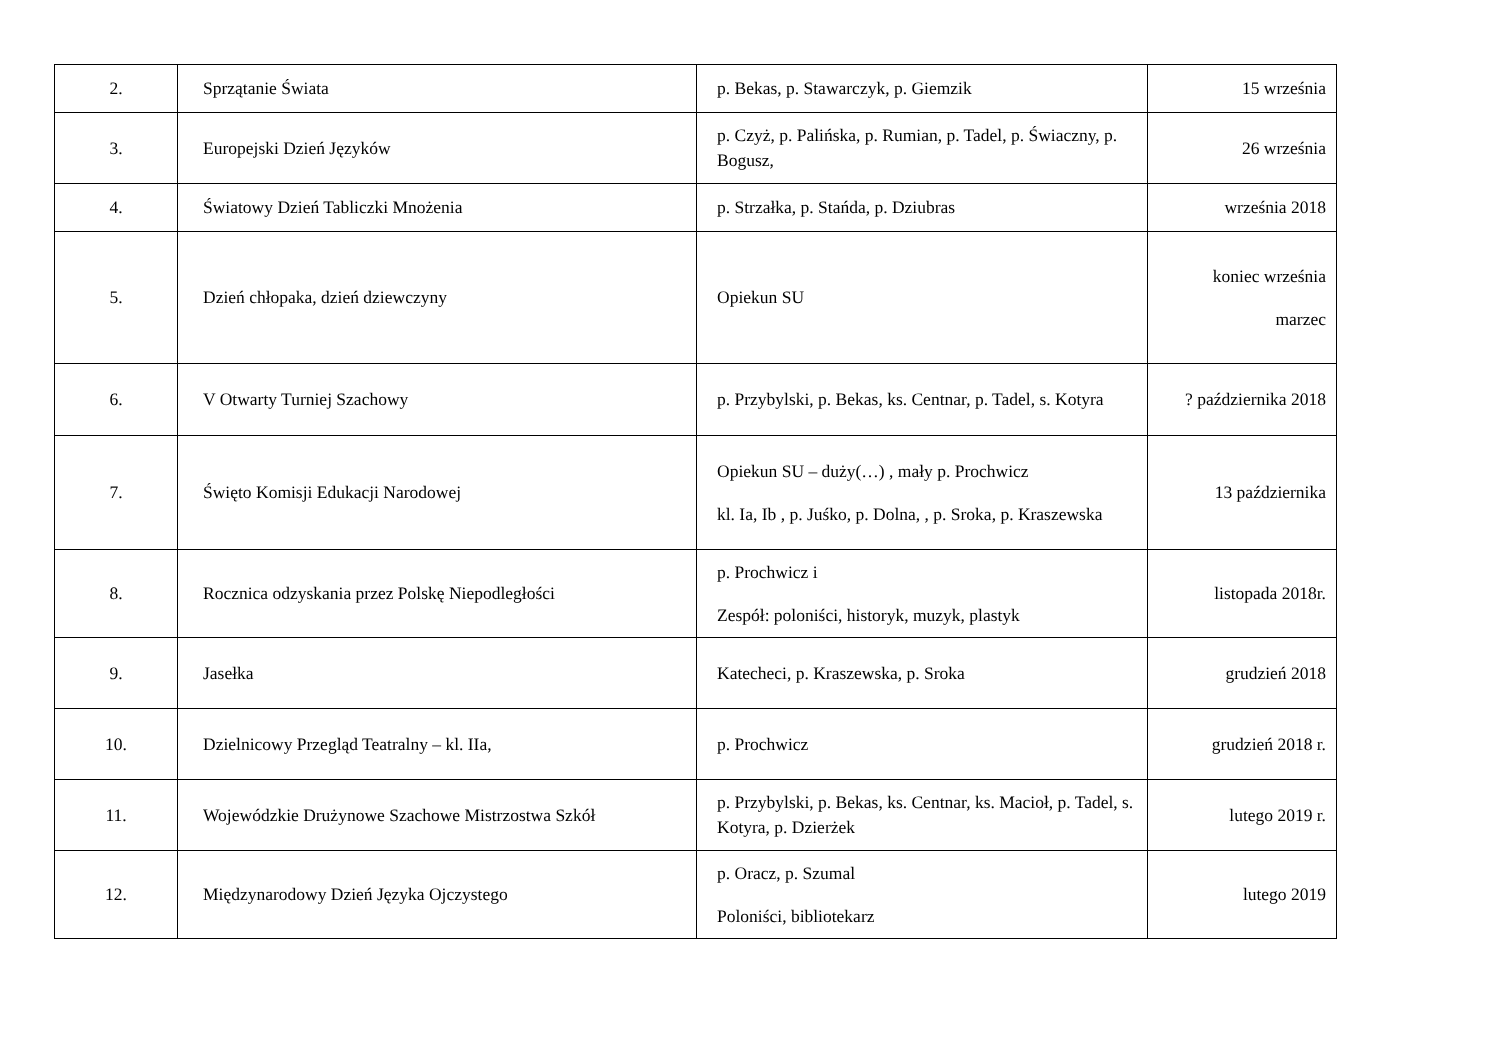| 2. | Sprzątanie Świata | p. Bekas, p. Stawarczyk, p. Giemzik | 15 września |
| 3. | Europejski Dzień Języków | p. Czyż, p. Palińska, p. Rumian, p. Tadel, p. Świaczny, p. Bogusz, | 26 września |
| 4. | Światowy Dzień Tabliczki Mnożenia | p. Strzałka, p. Stańda, p. Dziubras | września 2018 |
| 5. | Dzień chłopaka, dzień dziewczyny | Opiekun SU | koniec września marzec |
| 6. | V Otwarty Turniej Szachowy | p. Przybylski, p. Bekas, ks. Centnar, p. Tadel, s. Kotyra | ? października 2018 |
| 7. | Święto Komisji Edukacji Narodowej | Opiekun SU – duży(…) , mały p. Prochwicz kl. Ia, Ib , p. Juśko, p. Dolna, , p. Sroka, p. Kraszewska | 13 października |
| 8. | Rocznica odzyskania przez Polskę Niepodległości | p. Prochwicz i Zespół: poloniści, historyk, muzyk, plastyk | listopada 2018r. |
| 9. | Jasełka | Katecheci, p. Kraszewska, p. Sroka | grudzień 2018 |
| 10. | Dzielnicowy Przegląd Teatralny – kl. IIa, | p. Prochwicz | grudzień 2018 r. |
| 11. | Wojewódzkie Drużynowe Szachowe Mistrzostwa Szkół | p. Przybylski, p. Bekas, ks. Centnar, ks. Macioł, p. Tadel, s. Kotyra, p. Dzierżek | lutego 2019 r. |
| 12. | Międzynarodowy Dzień Języka Ojczystego | p. Oracz, p. Szumal Poloniści, bibliotekarz | lutego 2019 |